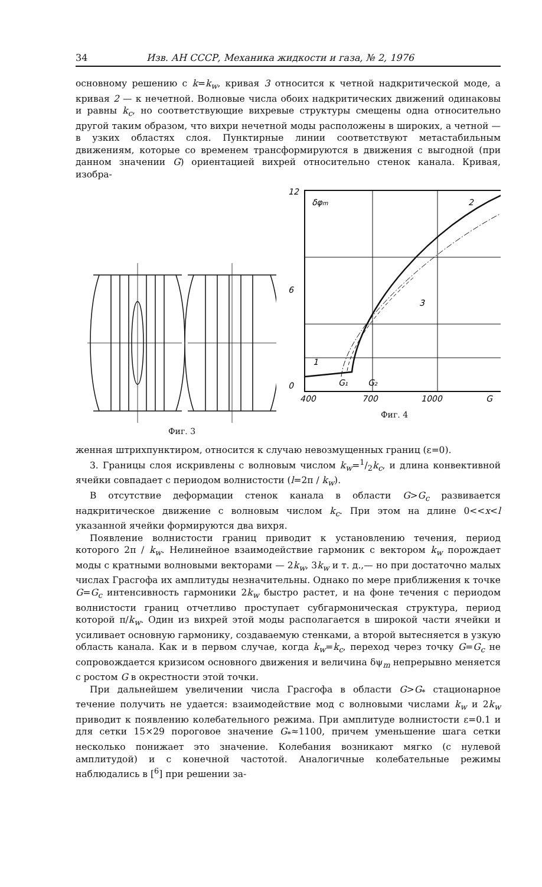34 Изв. АН СССР, Механика жидкости и газа, № 2, 1976
основному решению с k=k<sub>w</sub>, кривая 3 относится к четной надкритической моде, а кривая 2 — к нечетной. Волновые числа обоих надкритических движений одинаковы и равны k<sub>c</sub>, но соответствующие вихревые структуры смещены одна относительно другой таким образом, что вихри нечетной моды расположены в широких, а четной — в узких областях слоя. Пунктирные линии соответствуют метастабильным движениям, которые со временем трансформируются в движения с выгодной (при данном значении G) ориентацией вихрей относительно стенок канала. Кривая, изобра-
Фиг. 3
12
6
0
400
700
1000
G
δφm
2
3
1
G₁
G₂
Фиг. 4
женная штрихпунктиром, относится к случаю невозмущенных границ (ε=0).
3. Границы слоя искривлены с волновым числом k<sub>w</sub>=1/2k<sub>c</sub>, и длина конвективной ячейки совпадает с периодом волнистости (l=2π / k<sub>w</sub>).
В отсутствие деформации стенок канала в области G>G<sub>c</sub> развивается надкритическое движение с волновым числом k<sub>c</sub>. При этом на длине 0<<x<l указанной ячейки формируются два вихря.
Появление волнистости границ приводит к установлению течения, период которого 2π / k<sub>w</sub>. Нелинейное взаимодействие гармоник с вектором k<sub>w</sub> порождает моды с кратными волновыми векторами — 2k<sub>w</sub>, 3k<sub>w</sub> и т. д.,— но при достаточно малых числах Грасгофа их амплитуды незначительны. Однако по мере приближения к точке G=G<sub>c</sub> интенсивность гармоники 2k<sub>w</sub> быстро растет, и на фоне течения с периодом волнистости границ отчетливо проступает субгармоническая структура, период которой π/k<sub>w</sub>. Один из вихрей этой моды располагается в широкой части ячейки и усиливает основную гармонику, создаваемую стенками, а второй вытесняется в узкую область канала. Как и в первом случае, когда k<sub>w</sub>=k<sub>c</sub>, переход через точку G=G<sub>c</sub> не сопровождается кризисом основного движения и величина δψ<sub>m</sub> непрерывно меняется с ростом G в окрестности этой точки.
При дальнейшем увеличении числа Грасгофа в области G>G<sub>*</sub> стационарное течение получить не удается: взаимодействие мод с волновыми числами k<sub>w</sub> и 2k<sub>w</sub> приводит к появлению колебательного режима. При амплитуде волнистости ε=0.1 и для сетки 15×29 пороговое значение G<sub>*</sub>≈1100, причем уменьшение шага сетки несколько понижает это значение. Колебания возникают мягко (с нулевой амплитудой) и с конечной частотой. Аналогичные колебательные режимы наблюдались в [<sup>6</sup>] при решении за-